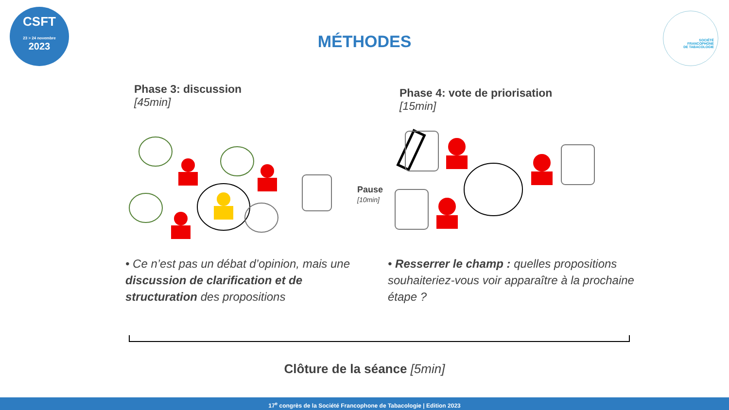CSFT
23 > 24 novembre
2023
SOCIÉTÉ
FRANCOPHONE
DE TABACOLOGIE
MÉTHODES
Phase 3: discussion
[45min]
Phase 4: vote de priorisation
[15min]
Pause
[10min]
• Ce n’est pas un débat d’opinion, mais une discussion de clarification et de structuration des propositions
• Resserrer le champ : quelles propositions souhaiteriez-vous voir apparaître à la prochaine étape ?
Clôture de la séance [5min]
17<sup>e</sup> congrès de la Société Francophone de Tabacologie | Edition 2023